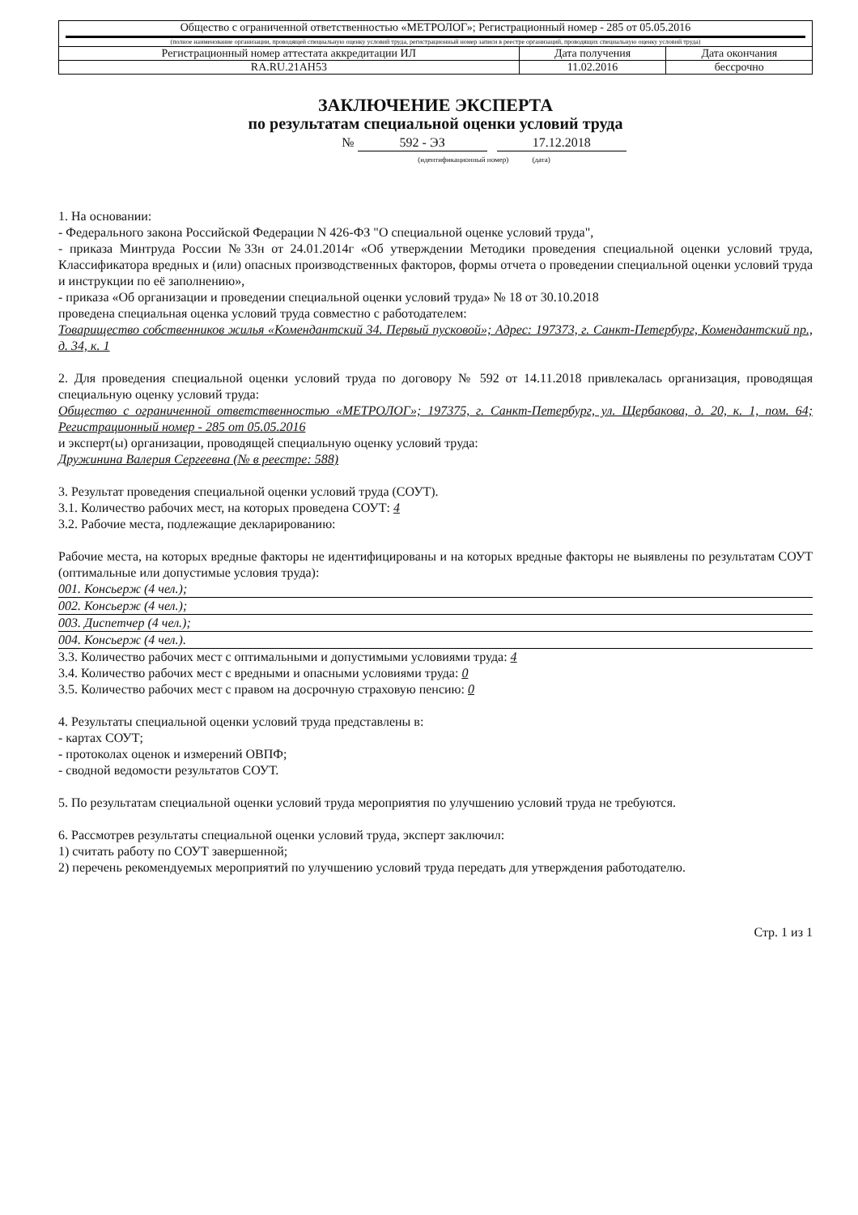| Общество с ограниченной ответственностью «МЕТРОЛОГ»; Регистрационный номер - 285 от 05.05.2016 (полное наименование организации, проводящей специальную оценку условий труда, регистрационный номер записи в реестре организаций, проводящих специальную оценку условий труда) | | |
| Регистрационный номер аттестата аккредитации ИЛ | Дата получения | Дата окончания |
| RA.RU.21AH53 | 11.02.2016 | бессрочно |
ЗАКЛЮЧЕНИЕ ЭКСПЕРТА
по результатам специальной оценки условий труда
№ 592 - ЭЗ 17.12.2018
(идентификационный номер) (дата)
1. На основании:
- Федерального закона Российской Федерации N 426-ФЗ "О специальной оценке условий труда",
- приказа Минтруда России №33н от 24.01.2014г «Об утверждении Методики проведения специальной оценки условий труда, Классификатора вредных и (или) опасных производственных факторов, формы отчета о проведении специальной оценки условий труда и инструкции по её заполнению»,
- приказа «Об организации и проведении специальной оценки условий труда» № 18 от 30.10.2018
проведена специальная оценка условий труда совместно с работодателем:
Товарищество собственников жилья «Комендантский 34. Первый пусковой»; Адрес: 197373, г. Санкт-Петербург, Комендантский пр., д. 34, к. 1
2. Для проведения специальной оценки условий труда по договору № 592 от 14.11.2018 привлекалась организация, проводящая специальную оценку условий труда:
Общество с ограниченной ответственностью «МЕТРОЛОГ»; 197375, г. Санкт-Петербург, ул. Щербакова, д. 20, к. 1, пом. 64; Регистрационный номер - 285 от 05.05.2016
и эксперт(ы) организации, проводящей специальную оценку условий труда:
Дружинина Валерия Сергеевна (№ в реестре: 588)
3. Результат проведения специальной оценки условий труда (СОУТ).
3.1. Количество рабочих мест, на которых проведена СОУТ: 4
3.2. Рабочие места, подлежащие декларированию:
Рабочие места, на которых вредные факторы не идентифицированы и на которых вредные факторы не выявлены по результатам СОУТ (оптимальные или допустимые условия труда):
001. Консьерж (4 чел.);
002. Консьерж (4 чел.);
003. Диспетчер (4 чел.);
004. Консьерж (4 чел.).
3.3. Количество рабочих мест с оптимальными и допустимыми условиями труда: 4
3.4. Количество рабочих мест с вредными и опасными условиями труда: 0
3.5. Количество рабочих мест с правом на досрочную страховую пенсию: 0
4. Результаты специальной оценки условий труда представлены в:
- картах СОУТ;
- протоколах оценок и измерений ОВПФ;
- сводной ведомости результатов СОУТ.
5. По результатам специальной оценки условий труда мероприятия по улучшению условий труда не требуются.
6. Рассмотрев результаты специальной оценки условий труда, эксперт заключил:
1) считать работу по СОУТ завершенной;
2) перечень рекомендуемых мероприятий по улучшению условий труда передать для утверждения работодателю.
Стр. 1 из 1